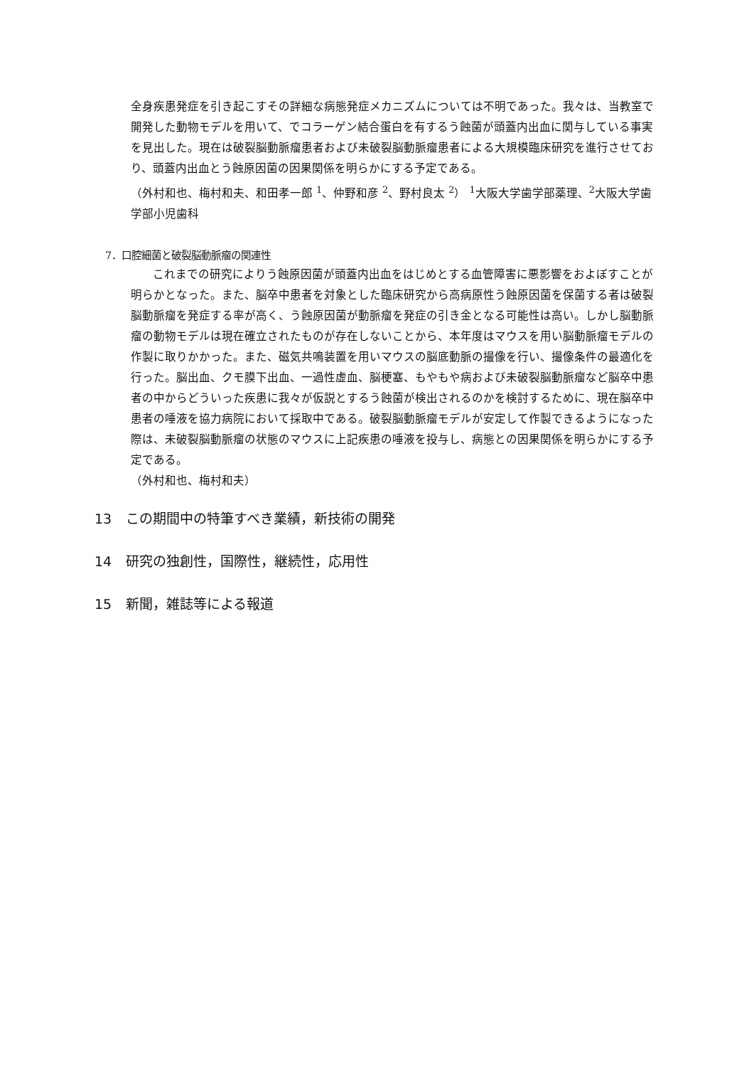全身疾患発症を引き起こすその詳細な病態発症メカニズムについては不明であった。我々は、当教室で開発した動物モデルを用いて、でコラーゲン結合蛋白を有するう蝕菌が頭蓋内出血に関与している事実を見出した。現在は破裂脳動脈瘤患者および未破裂脳動脈瘤患者による大規模臨床研究を進行させており、頭蓋内出血とう蝕原因菌の因果関係を明らかにする予定である。
（外村和也、梅村和夫、和田孝一郎 <sup>1</sup>、仲野和彦 <sup>2</sup>、野村良太 <sup>2</sup>） <sup>1</sup>大阪大学歯学部薬理、<sup>2</sup>大阪大学歯学部小児歯科
7．口腔細菌と破裂脳動脈瘤の関連性
これまでの研究によりう蝕原因菌が頭蓋内出血をはじめとする血管障害に悪影響をおよぼすことが明らかとなった。また、脳卒中患者を対象とした臨床研究から高病原性う蝕原因菌を保菌する者は破裂脳動脈瘤を発症する率が高く、う蝕原因菌が動脈瘤を発症の引き金となる可能性は高い。しかし脳動脈瘤の動物モデルは現在確立されたものが存在しないことから、本年度はマウスを用い脳動脈瘤モデルの作製に取りかかった。また、磁気共鳴装置を用いマウスの脳底動脈の撮像を行い、撮像条件の最適化を行った。脳出血、クモ膜下出血、一過性虚血、脳梗塞、もやもや病および未破裂脳動脈瘤など脳卒中患者の中からどういった疾患に我々が仮説とするう蝕菌が検出されるのかを検討するために、現在脳卒中患者の唾液を協力病院において採取中である。破裂脳動脈瘤モデルが安定して作製できるようになった際は、未破裂脳動脈瘤の状態のマウスに上記疾患の唾液を投与し、病態との因果関係を明らかにする予定である。
（外村和也、梅村和夫）
13 この期間中の特筆すべき業績，新技術の開発
14 研究の独創性，国際性，継続性，応用性
15 新聞，雑誌等による報道